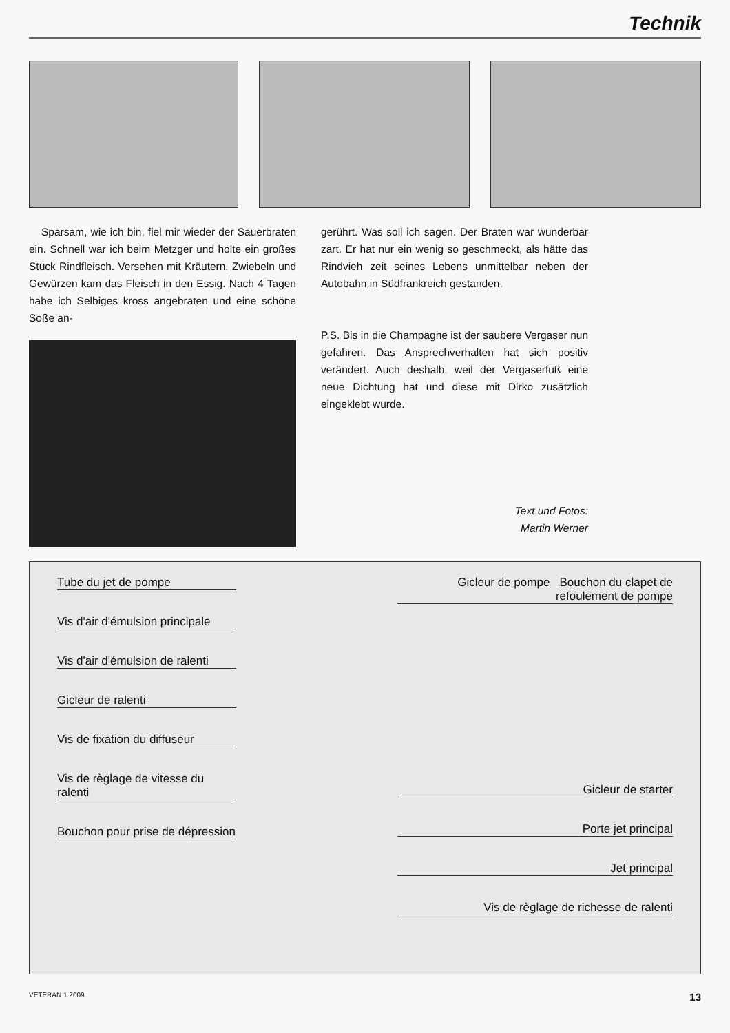Technik
Sparsam, wie ich bin, fiel mir wieder der Sauerbraten ein. Schnell war ich beim Metzger und holte ein großes Stück Rindfleisch. Versehen mit Kräutern, Zwiebeln und Gewürzen kam das Fleisch in den Essig. Nach 4 Tagen habe ich Selbiges kross angebraten und eine schöne Soße an-
gerührt. Was soll ich sagen. Der Braten war wunderbar zart. Er hat nur ein wenig so geschmeckt, als hätte das Rindvieh zeit seines Lebens unmittelbar neben der Autobahn in Südfrankreich gestanden.
P.S. Bis in die Champagne ist der saubere Vergaser nun gefahren. Das Ansprechverhalten hat sich positiv verändert. Auch deshalb, weil der Vergaserfuß eine neue Dichtung hat und diese mit Dirko zusätzlich eingeklebt wurde.
Text und Fotos:
Martin Werner
Tube du jet de pompe
Vis d'air d'émulsion principale
Vis d'air d'émulsion de ralenti
Gicleur de ralenti
Vis de fixation du diffuseur
Vis de règlage de vitesse du ralenti
Bouchon pour prise de dépression
Gicleur de pompe Bouchon du clapet de refoulement de pompe
Gicleur de starter
Porte jet principal
Jet principal
Vis de règlage de richesse de ralenti
VETERAN 1.2009 13